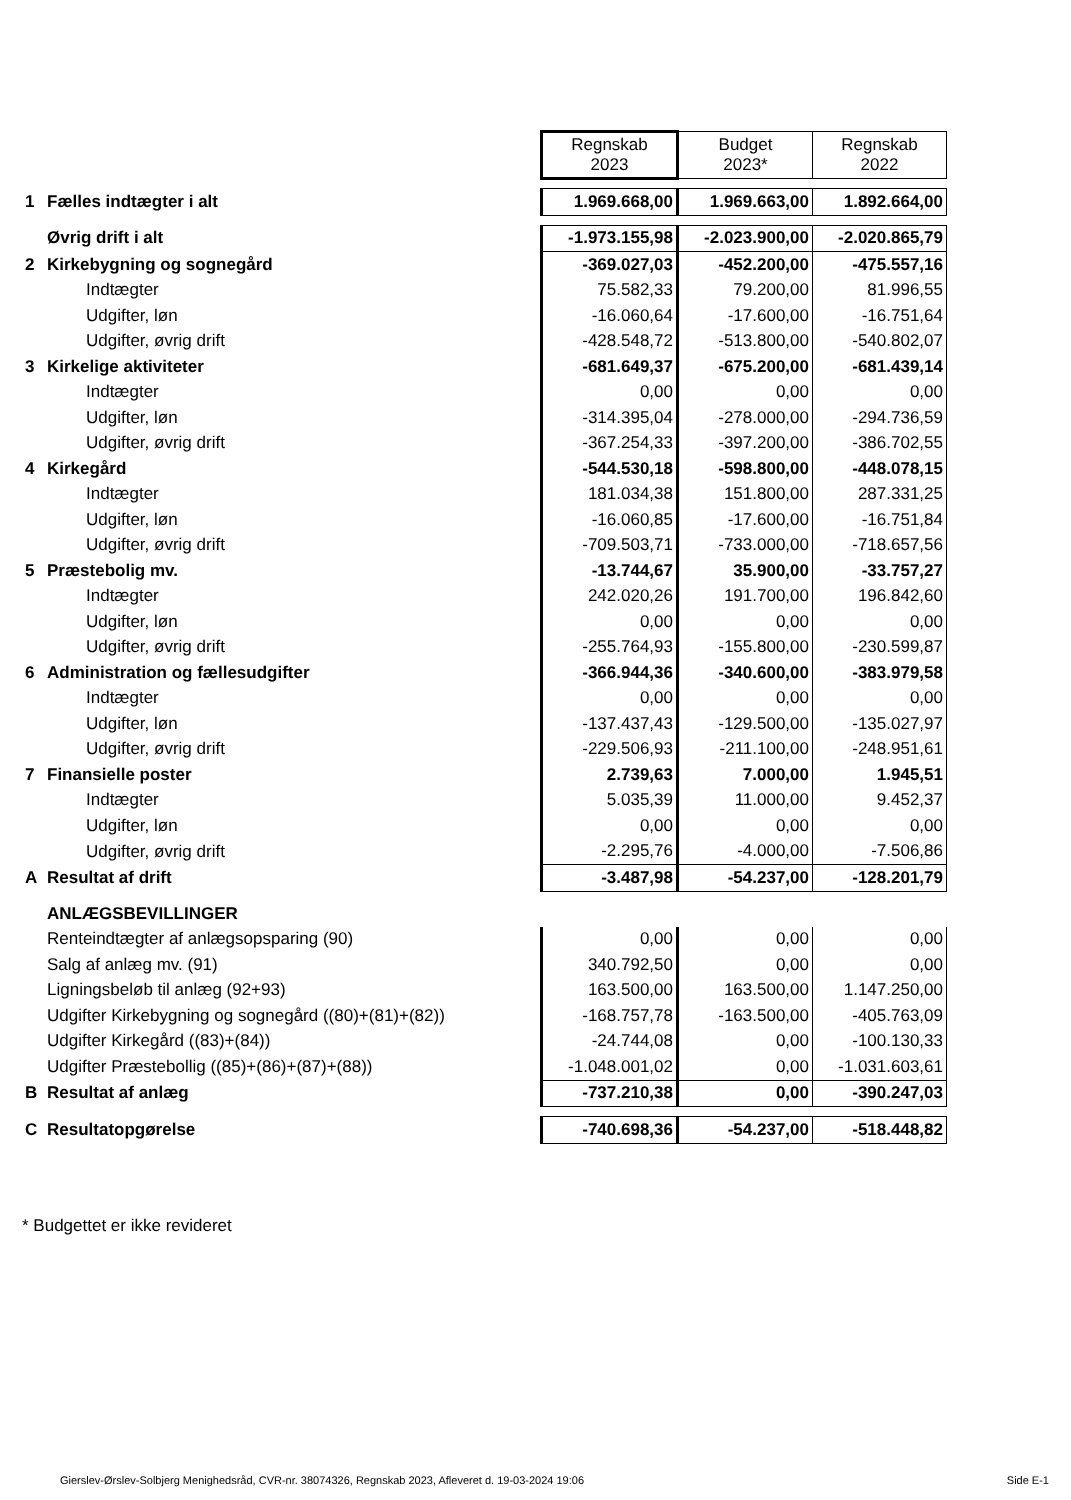| | | Regnskab 2023 | Budget 2023* | Regnskab 2022 |
| 1 | Fælles indtægter i alt | 1.969.668,00 | 1.969.663,00 | 1.892.664,00 |
| | Øvrig drift i alt | -1.973.155,98 | -2.023.900,00 | -2.020.865,79 |
| 2 | Kirkebygning og sognegård | -369.027,03 | -452.200,00 | -475.557,16 |
| | Indtægter | 75.582,33 | 79.200,00 | 81.996,55 |
| | Udgifter, løn | -16.060,64 | -17.600,00 | -16.751,64 |
| | Udgifter, øvrig drift | -428.548,72 | -513.800,00 | -540.802,07 |
| 3 | Kirkelige aktiviteter | -681.649,37 | -675.200,00 | -681.439,14 |
| | Indtægter | 0,00 | 0,00 | 0,00 |
| | Udgifter, løn | -314.395,04 | -278.000,00 | -294.736,59 |
| | Udgifter, øvrig drift | -367.254,33 | -397.200,00 | -386.702,55 |
| 4 | Kirkegård | -544.530,18 | -598.800,00 | -448.078,15 |
| | Indtægter | 181.034,38 | 151.800,00 | 287.331,25 |
| | Udgifter, løn | -16.060,85 | -17.600,00 | -16.751,84 |
| | Udgifter, øvrig drift | -709.503,71 | -733.000,00 | -718.657,56 |
| 5 | Præstebolig mv. | -13.744,67 | 35.900,00 | -33.757,27 |
| | Indtægter | 242.020,26 | 191.700,00 | 196.842,60 |
| | Udgifter, løn | 0,00 | 0,00 | 0,00 |
| | Udgifter, øvrig drift | -255.764,93 | -155.800,00 | -230.599,87 |
| 6 | Administration og fællesudgifter | -366.944,36 | -340.600,00 | -383.979,58 |
| | Indtægter | 0,00 | 0,00 | 0,00 |
| | Udgifter, løn | -137.437,43 | -129.500,00 | -135.027,97 |
| | Udgifter, øvrig drift | -229.506,93 | -211.100,00 | -248.951,61 |
| 7 | Finansielle poster | 2.739,63 | 7.000,00 | 1.945,51 |
| | Indtægter | 5.035,39 | 11.000,00 | 9.452,37 |
| | Udgifter, løn | 0,00 | 0,00 | 0,00 |
| | Udgifter, øvrig drift | -2.295,76 | -4.000,00 | -7.506,86 |
| A | Resultat af drift | -3.487,98 | -54.237,00 | -128.201,79 |
| | ANLÆGSBEVILLINGER | | | |
| | Renteindtægter af anlægsopsparing (90) | 0,00 | 0,00 | 0,00 |
| | Salg af anlæg mv. (91) | 340.792,50 | 0,00 | 0,00 |
| | Ligningsbeløb til anlæg (92+93) | 163.500,00 | 163.500,00 | 1.147.250,00 |
| | Udgifter Kirkebygning og sognegård ((80)+(81)+(82)) | -168.757,78 | -163.500,00 | -405.763,09 |
| | Udgifter Kirkegård ((83)+(84)) | -24.744,08 | 0,00 | -100.130,33 |
| | Udgifter Præstebollig ((85)+(86)+(87)+(88)) | -1.048.001,02 | 0,00 | -1.031.603,61 |
| B | Resultat af anlæg | -737.210,38 | 0,00 | -390.247,03 |
| C | Resultatopgørelse | -740.698,36 | -54.237,00 | -518.448,82 |
* Budgettet er ikke revideret
Gierslev-Ørslev-Solbjerg Menighedsråd, CVR-nr. 38074326, Regnskab 2023, Afleveret d. 19-03-2024 19:06
Side E-1